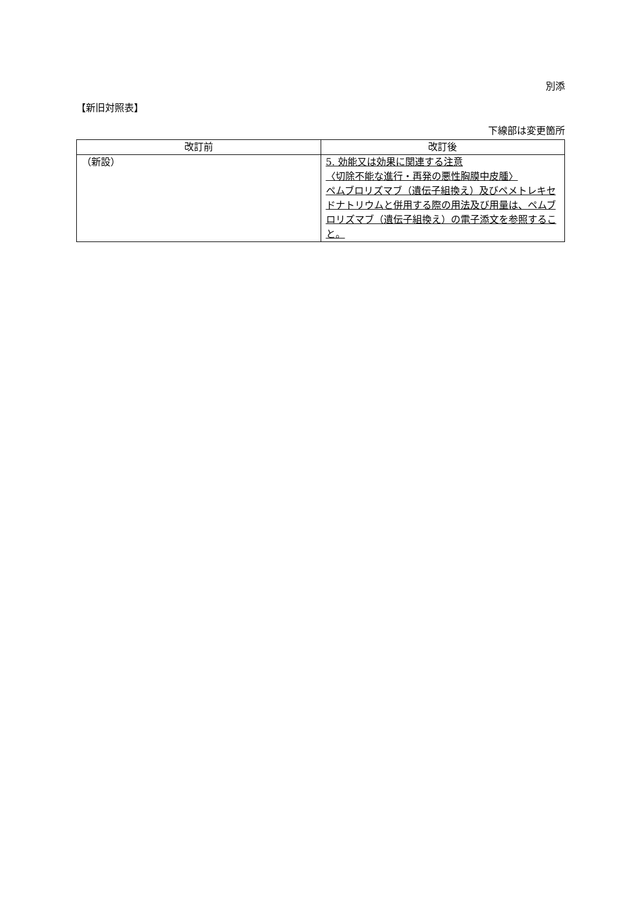別添
【新旧対照表】
下線部は変更箇所
| 改訂前 | 改訂後 |
| --- | --- |
| （新設） | 5. 効能又は効果に関連する注意 〈切除不能な進行・再発の悪性胸膜中皮腫〉 ペムブロリズマブ（遺伝子組換え）及びペメトレキセドナトリウムと併用する際の用法及び用量は、ペムブロリズマブ（遺伝子組換え）の電子添文を参照すること。 |